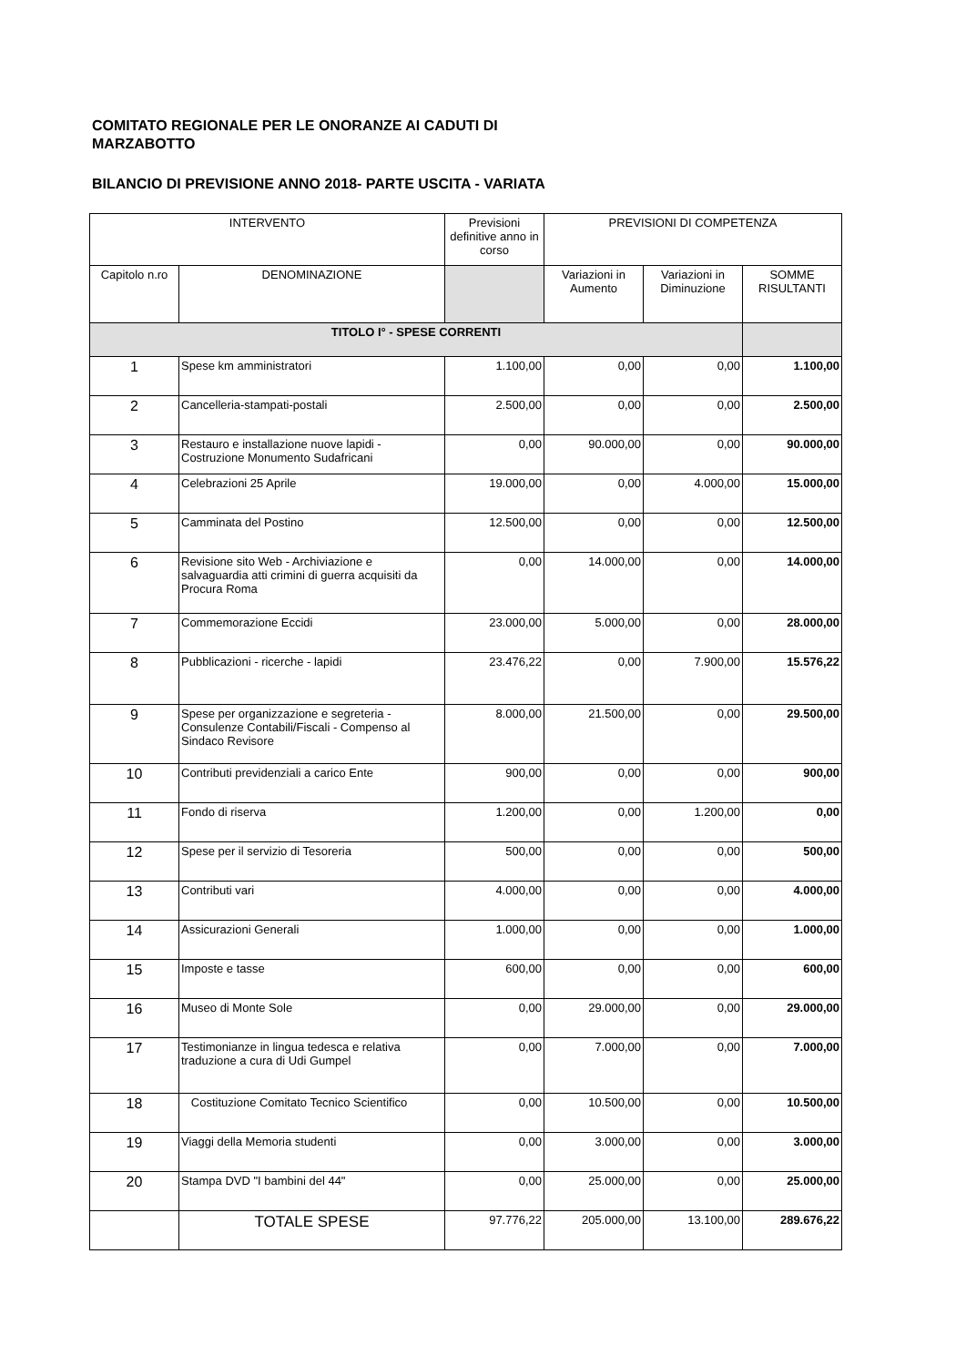COMITATO REGIONALE PER LE ONORANZE AI CADUTI DI
MARZABOTTO
BILANCIO DI PREVISIONE ANNO 2018- PARTE USCITA - VARIATA
| INTERVENTO | | Previsioni definitive anno in corso | PREVISIONI DI COMPETENZA | | |
| --- | --- | --- | --- | --- | --- |
| Capitolo n.ro | DENOMINAZIONE | | Variazioni in Aumento | Variazioni in Diminuzione | SOMME RISULTANTI |
| TITOLO I° - SPESE CORRENTI | | | | | |
| 1 | Spese km amministratori | 1.100,00 | 0,00 | 0,00 | 1.100,00 |
| 2 | Cancelleria-stampati-postali | 2.500,00 | 0,00 | 0,00 | 2.500,00 |
| 3 | Restauro e installazione nuove lapidi - Costruzione Monumento Sudafricani | 0,00 | 90.000,00 | 0,00 | 90.000,00 |
| 4 | Celebrazioni 25 Aprile | 19.000,00 | 0,00 | 4.000,00 | 15.000,00 |
| 5 | Camminata del Postino | 12.500,00 | 0,00 | 0,00 | 12.500,00 |
| 6 | Revisione sito Web - Archiviazione e salvaguardia atti crimini di guerra acquisiti da Procura Roma | 0,00 | 14.000,00 | 0,00 | 14.000,00 |
| 7 | Commemorazione Eccidi | 23.000,00 | 5.000,00 | 0,00 | 28.000,00 |
| 8 | Pubblicazioni - ricerche - lapidi | 23.476,22 | 0,00 | 7.900,00 | 15.576,22 |
| 9 | Spese per organizzazione e segreteria - Consulenze Contabili/Fiscali - Compenso al Sindaco Revisore | 8.000,00 | 21.500,00 | 0,00 | 29.500,00 |
| 10 | Contributi previdenziali a carico Ente | 900,00 | 0,00 | 0,00 | 900,00 |
| 11 | Fondo di riserva | 1.200,00 | 0,00 | 1.200,00 | 0,00 |
| 12 | Spese per il servizio di Tesoreria | 500,00 | 0,00 | 0,00 | 500,00 |
| 13 | Contributi vari | 4.000,00 | 0,00 | 0,00 | 4.000,00 |
| 14 | Assicurazioni Generali | 1.000,00 | 0,00 | 0,00 | 1.000,00 |
| 15 | Imposte e tasse | 600,00 | 0,00 | 0,00 | 600,00 |
| 16 | Museo di Monte Sole | 0,00 | 29.000,00 | 0,00 | 29.000,00 |
| 17 | Testimonianze in lingua tedesca e relativa traduzione a cura di Udi Gumpel | 0,00 | 7.000,00 | 0,00 | 7.000,00 |
| 18 | Costituzione Comitato Tecnico Scientifico | 0,00 | 10.500,00 | 0,00 | 10.500,00 |
| 19 | Viaggi della Memoria studenti | 0,00 | 3.000,00 | 0,00 | 3.000,00 |
| 20 | Stampa DVD "I bambini del 44" | 0,00 | 25.000,00 | 0,00 | 25.000,00 |
| | TOTALE SPESE | 97.776,22 | 205.000,00 | 13.100,00 | 289.676,22 |